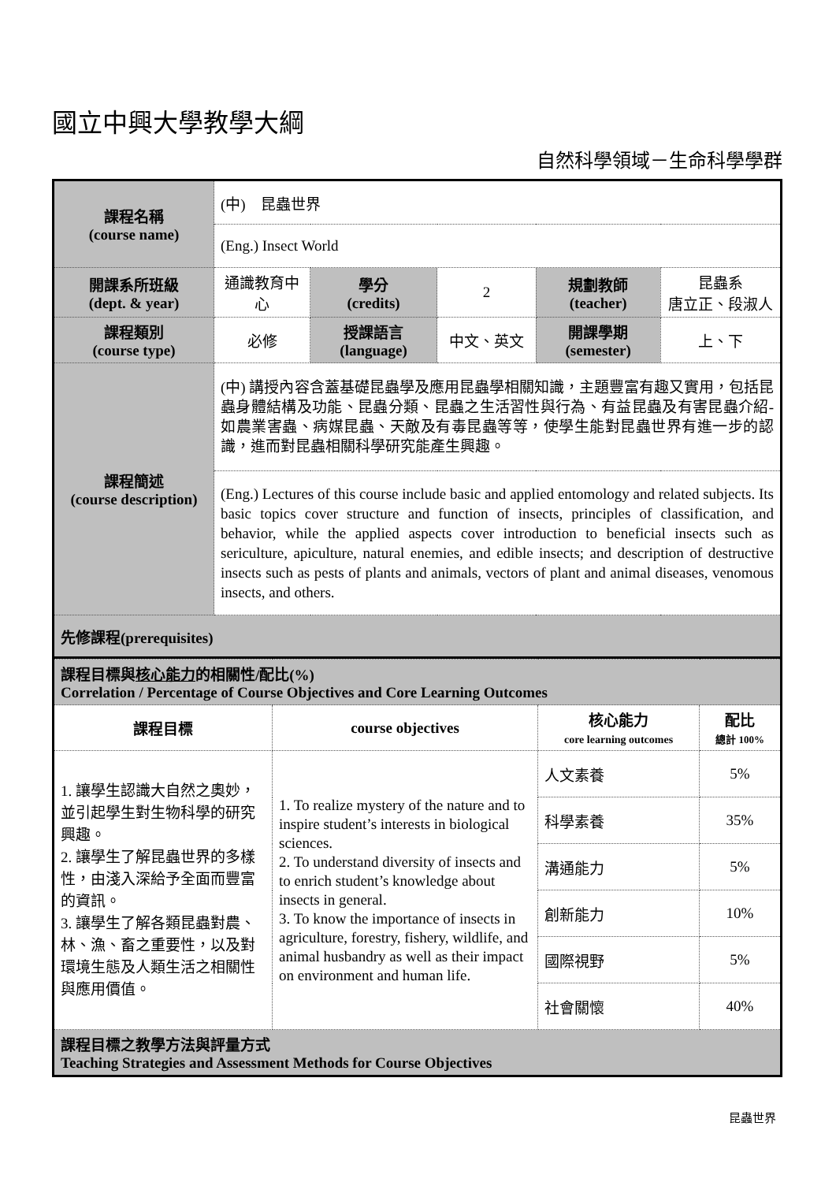國立中興大學教學大綱
自然科學領域－生命科學學群
| 課程名稱 (course name) | (中) 昆蟲世界 | | | | |
| | (Eng.) Insect World | | | | |
| 開課系所班級 (dept. & year) | 通識教育中心 | 學分 (credits) | 2 | 規劃教師 (teacher) | 昆蟲系 唐立正、段淑人 |
| 課程類別 (course type) | 必修 | 授課語言 (language) | 中文、英文 | 開課學期 (semester) | 上、下 |
| 課程簡述 (course description) | (中) 講授內容含蓋基礎昆蟲學及應用昆蟲學相關知識，主題豐富有趣又實用，包括昆蟲身體結構及功能、昆蟲分類、昆蟲之生活習性與行為、有益昆蟲及有害昆蟲介紹-如農業害蟲、病媒昆蟲、天敵及有毒昆蟲等等，使學生能對昆蟲世界有進一步的認識，進而對昆蟲相關科學研究能產生興趣。 | | | | |
| | (Eng.) Lectures of this course include basic and applied entomology and related subjects. Its basic topics cover structure and function of insects, principles of classification, and behavior, while the applied aspects cover introduction to beneficial insects such as sericulture, apiculture, natural enemies, and edible insects; and description of destructive insects such as pests of plants and animals, vectors of plant and animal diseases, venomous insects, and others. | | | | |
| 先修課程(prerequisites) | | | | | |
| 課程目標與 核心能力 的相關性/配比(%) Correlation / Percentage of Course Objectives and Core Learning Outcomes | | | |
| 課程目標 | course objectives | 核心能力 core learning outcomes | 配比 總計 100% |
| 1. 讓學生認識大自然之奧妙，並引起學生對生物科學的研究興趣。 2. 讓學生了解昆蟲世界的多樣性，由淺入深給予全面而豐富的資訊。 3. 讓學生了解各類昆蟲對農、林、漁、畜之重要性，以及對環境生態及人類生活之相關性與應用價值。 | 1. To realize mystery of the nature and to inspire student’s interests in biological sciences. 2. To understand diversity of insects and to enrich student’s knowledge about insects in general. 3. To know the importance of insects in agriculture, forestry, fishery, wildlife, and animal husbandry as well as their impact on environment and human life. | 人文素養 | 5% |
| | | 科學素養 | 35% |
| | | 溝通能力 | 5% |
| | | 創新能力 | 10% |
| | | 國際視野 | 5% |
| | | 社會關懷 | 40% |
| 課程目標之教學方法與評量方式 Teaching Strategies and Assessment Methods for Course Objectives | | | |
昆蟲世界